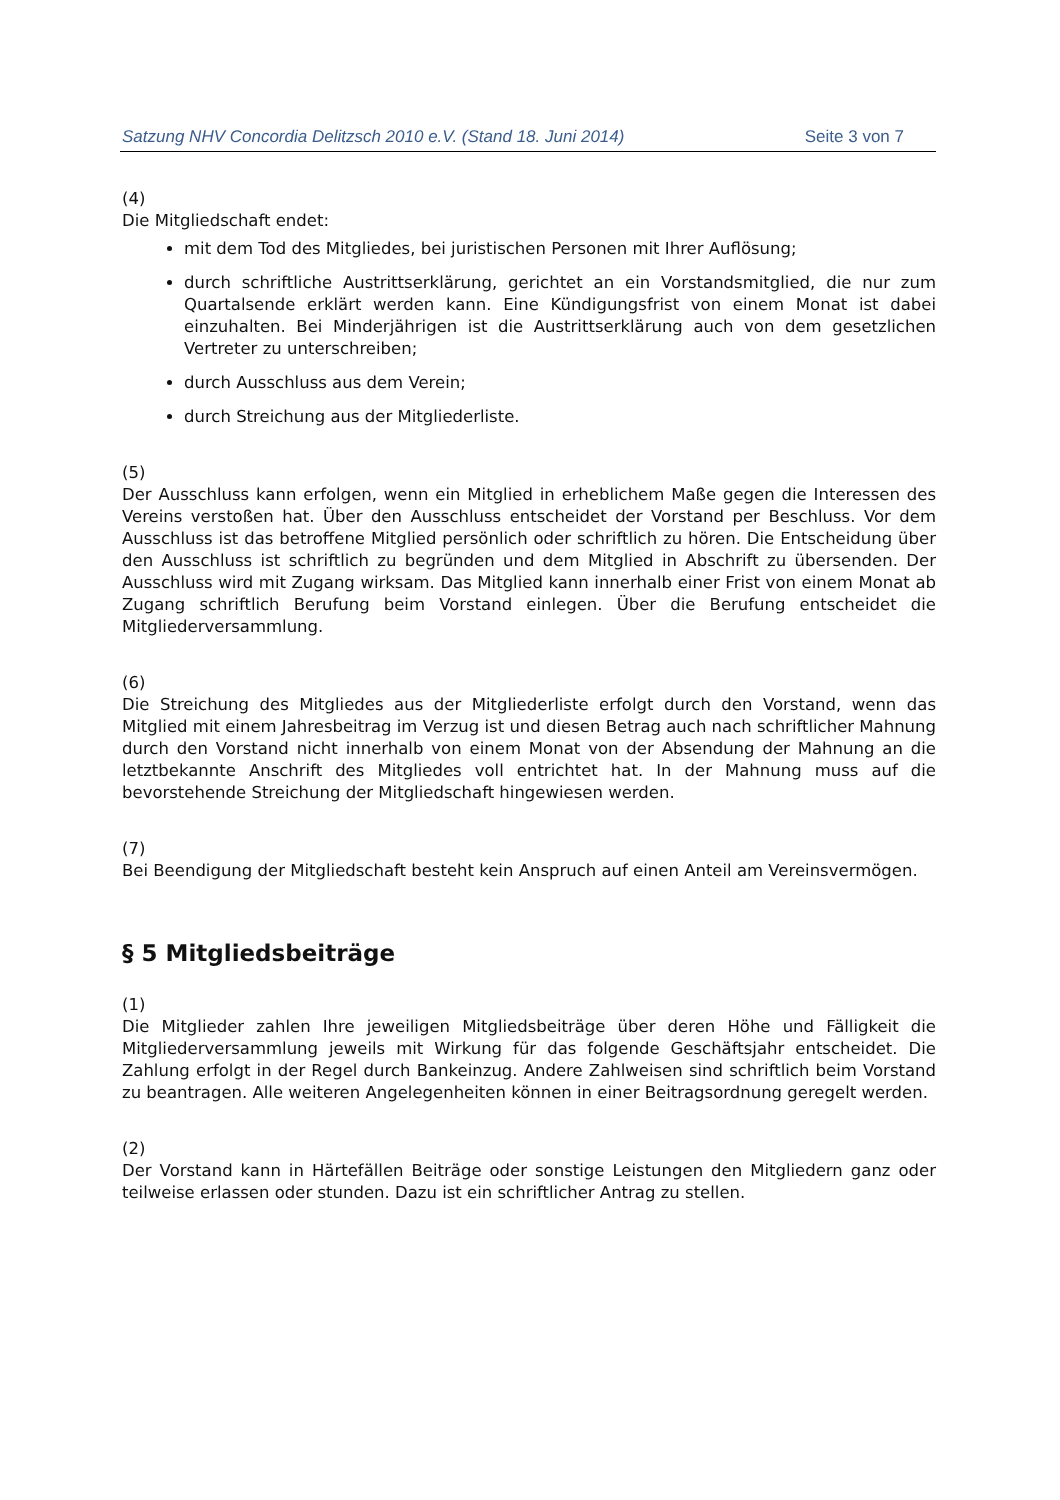Satzung NHV Concordia Delitzsch 2010 e.V. (Stand 18. Juni 2014) Seite 3 von 7
(4)
Die Mitgliedschaft endet:
mit dem Tod des Mitgliedes, bei juristischen Personen mit Ihrer Auflösung;
durch schriftliche Austrittserklärung, gerichtet an ein Vorstandsmitglied, die nur zum Quartalsende erklärt werden kann. Eine Kündigungsfrist von einem Monat ist dabei einzuhalten. Bei Minderjährigen ist die Austrittserklärung auch von dem gesetzlichen Vertreter zu unterschreiben;
durch Ausschluss aus dem Verein;
durch Streichung aus der Mitgliederliste.
(5)
Der Ausschluss kann erfolgen, wenn ein Mitglied in erheblichem Maße gegen die Interessen des Vereins verstoßen hat. Über den Ausschluss entscheidet der Vorstand per Beschluss. Vor dem Ausschluss ist das betroffene Mitglied persönlich oder schriftlich zu hören. Die Entscheidung über den Ausschluss ist schriftlich zu begründen und dem Mitglied in Abschrift zu übersenden. Der Ausschluss wird mit Zugang wirksam. Das Mitglied kann innerhalb einer Frist von einem Monat ab Zugang schriftlich Berufung beim Vorstand einlegen. Über die Berufung entscheidet die Mitgliederversammlung.
(6)
Die Streichung des Mitgliedes aus der Mitgliederliste erfolgt durch den Vorstand, wenn das Mitglied mit einem Jahresbeitrag im Verzug ist und diesen Betrag auch nach schriftlicher Mahnung durch den Vorstand nicht innerhalb von einem Monat von der Absendung der Mahnung an die letztbekannte Anschrift des Mitgliedes voll entrichtet hat. In der Mahnung muss auf die bevorstehende Streichung der Mitgliedschaft hingewiesen werden.
(7)
Bei Beendigung der Mitgliedschaft besteht kein Anspruch auf einen Anteil am Vereinsvermögen.
§ 5 Mitgliedsbeiträge
(1)
Die Mitglieder zahlen Ihre jeweiligen Mitgliedsbeiträge über deren Höhe und Fälligkeit die Mitgliederversammlung jeweils mit Wirkung für das folgende Geschäftsjahr entscheidet. Die Zahlung erfolgt in der Regel durch Bankeinzug. Andere Zahlweisen sind schriftlich beim Vorstand zu beantragen. Alle weiteren Angelegenheiten können in einer Beitragsordnung geregelt werden.
(2)
Der Vorstand kann in Härtefällen Beiträge oder sonstige Leistungen den Mitgliedern ganz oder teilweise erlassen oder stunden. Dazu ist ein schriftlicher Antrag zu stellen.